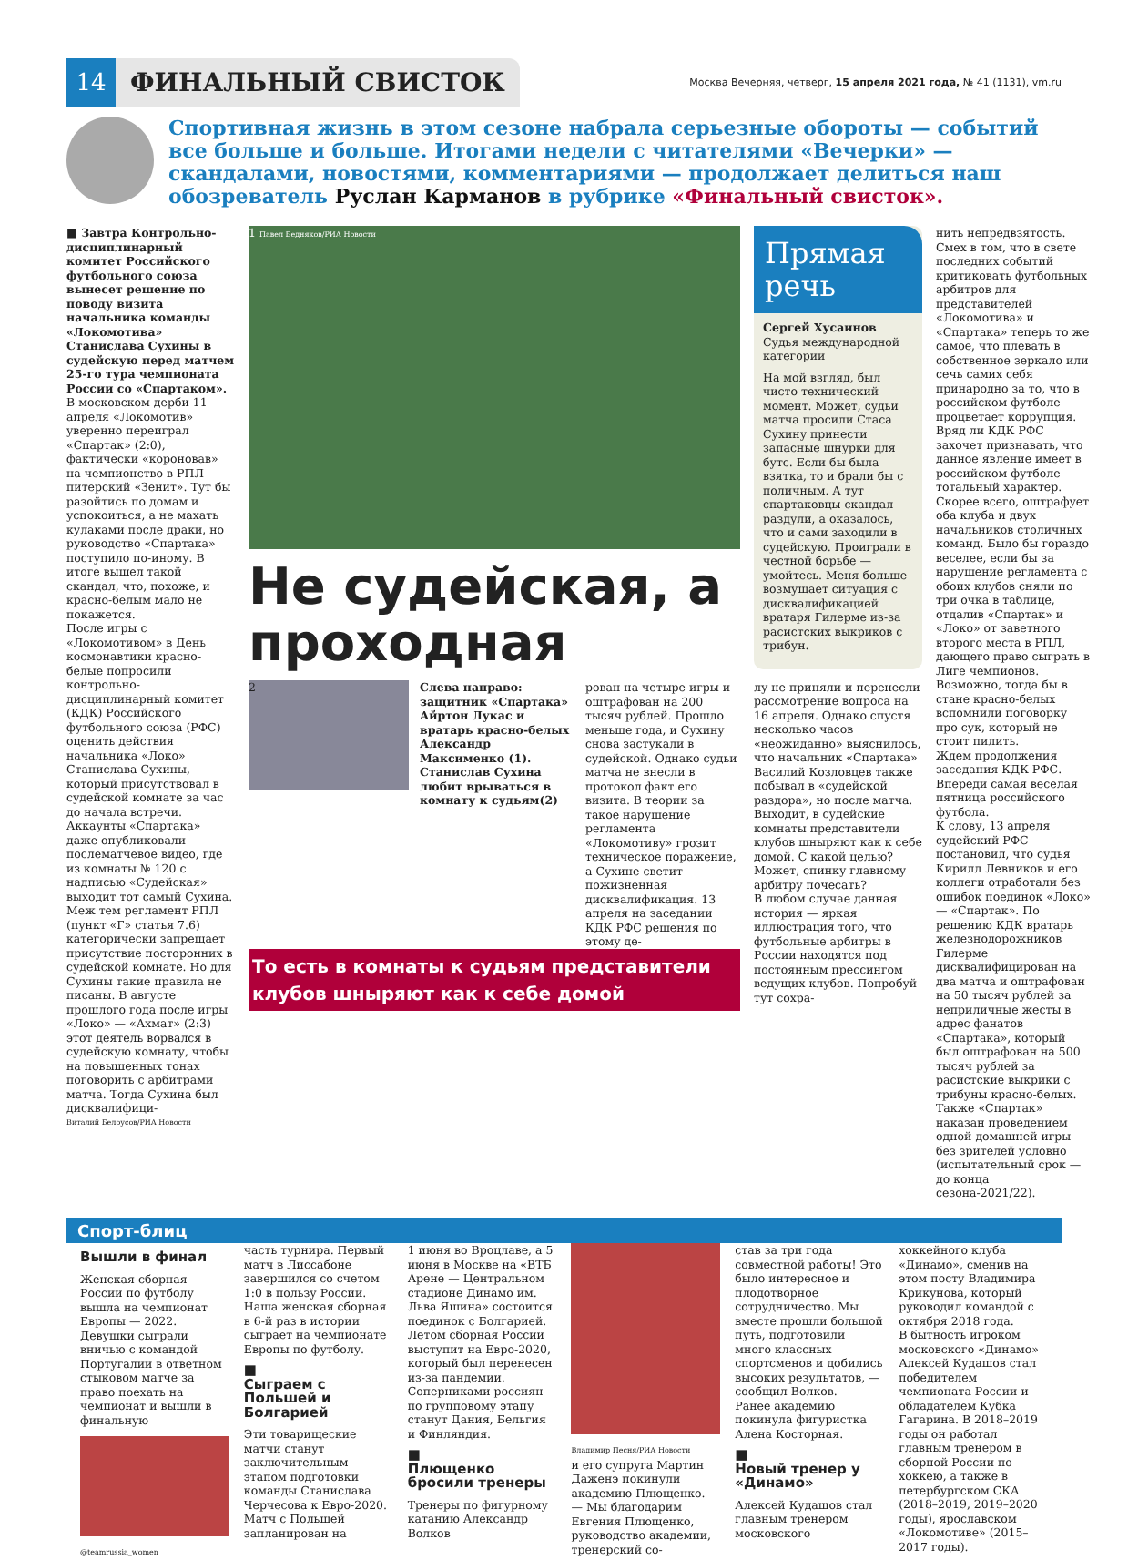14 ФИНАЛЬНЫЙ СВИСТОК
Москва Вечерняя, четверг, 15 апреля 2021 года, № 41 (1131), vm.ru
Спортивная жизнь в этом сезоне набрала серьезные обороты — событий все больше и больше. Итогами недели с читателями «Вечерки» — скандалами, новостями, комментариями — продолжает делиться наш обозреватель Руслан Карманов в рубрике «Финальный свисток».
■ Завтра Контрольно-дисциплинарный комитет Российского футбольного союза вынесет решение по поводу визита начальника команды «Локомотива» Станислава Сухины в судейскую перед матчем 25-го тура чемпионата России со «Спартаком». В московском дерби 11 апреля «Локомотив» уверенно переиграл «Спартак» (2:0), фактически «короновав» на чемпионство в РПЛ питерский «Зенит». Тут бы разойтись по домам и успокоиться, а не махать кулаками после драки, но руководство «Спартака» поступило по-иному. В итоге вышел такой скандал, что, похоже, и красно-белым мало не покажется.
После игры с «Локомотивом» в День космонавтики красно-белые попросили контрольно-дисциплинарный комитет (КДК) Российского футбольного союза (РФС) оценить действия начальника «Локо» Станислава Сухины, который присутствовал в судейской комнате за час до начала встречи. Аккаунты «Спартака» даже опубликовали послематчевое видео, где из комнаты № 120 с надписью «Судейская» выходит тот самый Сухина. Меж тем регламент РПЛ (пункт «Г» статья 7.6) категорически запрещает присутствие посторонних в судейской комнате. Но для Сухины такие правила не писаны. В августе прошлого года после игры «Локо» — «Ахмат» (2:3) этот деятель ворвался в судейскую комнату, чтобы на повышенных тонах поговорить с арбитрами матча. Тогда Сухина был дисквалифици-
Виталий Белоусов/РИА Новости
1 Павел Бедняков/РИА Новости
Не судейская, а проходная
2
Слева направо: защитник «Спартака» Айртон Лукас и вратарь красно-белых Александр Максименко (1). Станислав Сухина любит врываться в комнату к судьям(2)
рован на четыре игры и оштрафован на 200 тысяч рублей. Прошло меньше года, и Сухину снова застукали в судейской. Однако судьи матча не внесли в протокол факт его визита. В теории за такое нарушение регламента «Локомотиву» грозит техническое поражение, а Сухине светит пожизненная дисквалификация. 13 апреля на заседании КДК РФС решения по этому де-
То есть в комнаты к судьям представители клубов шныряют как к себе домой
Прямая речь
Сергей Хусаинов
Судья международной категории
На мой взгляд, был чисто технический момент. Может, судьи матча просили Стаса Сухину принести запасные шнурки для бутс. Если бы была взятка, то и брали бы с поличным. А тут спартаковцы скандал раздули, а оказалось, что и сами заходили в судейскую. Проиграли в честной борьбе — умойтесь. Меня больше возмущает ситуация с дисквалификацией вратаря Гилерме из-за расистских выкриков с трибун.
лу не приняли и перенесли рассмотрение вопроса на 16 апреля. Однако спустя несколько часов «неожиданно» выяснилось, что начальник «Спартака» Василий Козловцев также побывал в «судейской раздора», но после матча. Выходит, в судейские комнаты представители клубов шныряют как к себе домой. С какой целью? Может, спинку главному арбитру почесать?
В любом случае данная история — яркая иллюстрация того, что футбольные арбитры в России находятся под постоянным прессингом ведущих клубов. Попробуй тут сохра-
нить непредвзятость. Смех в том, что в свете последних событий критиковать футбольных арбитров для представителей «Локомотива» и «Спартака» теперь то же самое, что плевать в собственное зеркало или сечь самих себя принародно за то, что в российском футболе процветает коррупция.
Вряд ли КДК РФС захочет признавать, что данное явление имеет в российском футболе тотальный характер. Скорее всего, оштрафует оба клуба и двух начальников столичных команд. Было бы гораздо веселее, если бы за нарушение регламента с обоих клубов сняли по три очка в таблице, отдалив «Спартак» и «Локо» от заветного второго места в РПЛ, дающего право сыграть в Лиге чемпионов. Возможно, тогда бы в стане красно-белых вспомнили поговорку про сук, который не стоит пилить.
Ждем продолжения заседания КДК РФС. Впереди самая веселая пятница российского футбола.
К слову, 13 апреля судейский РФС постановил, что судья Кирилл Левников и его коллеги отработали без ошибок поединок «Локо» — «Спартак». По решению КДК вратарь железнодорожников Гилерме дисквалифицирован на два матча и оштрафован на 50 тысяч рублей за неприличные жесты в адрес фанатов «Спартака», который был оштрафован на 500 тысяч рублей за расистские выкрики с трибуны красно-белых. Также «Спартак» наказан проведением одной домашней игры без зрителей условно (испытательный срок — до конца сезона-2021/22).
Спорт-блиц
Вышли в финал
Женская сборная России по футболу вышла на чемпионат Европы — 2022. Девушки сыграли вничью с командой Португалии в ответном стыковом матче за право поехать на чемпионат и вышли в финальную
@teamrussia_women
часть турнира. Первый матч в Лиссабоне завершился со счетом 1:0 в пользу России. Наша женская сборная в 6-й раз в истории сыграет на чемпионате Европы по футболу.
■
Сыграем с Польшей и Болгарией
Эти товарищеские матчи станут заключительным этапом подготовки команды Станислава Черчесова к Евро-2020. Матч с Польшей запланирован на
1 июня во Вроцлаве, а 5 июня в Москве на «ВТБ Арене — Центральном стадионе Динамо им. Льва Яшина» состоится поединок с Болгарией. Летом сборная России выступит на Евро-2020, который был перенесен из-за пандемии. Соперниками россиян по групповому этапу станут Дания, Бельгия и Финляндия.
■
Плющенко бросили тренеры
Тренеры по фигурному катанию Александр Волков
Владимир Песня/РИА Новости
и его супруга Мартин Даженэ покинули академию Плющенко.
— Мы благодарим Евгения Плющенко, руководство академии, тренерский со-
став за три года совместной работы! Это было интересное и плодотворное сотрудничество. Мы вместе прошли большой путь, подготовили много классных спортсменов и добились высоких результатов, — сообщил Волков.
Ранее академию покинула фигуристка Алена Косторная.
■
Новый тренер у «Динамо»
Алексей Кудашов стал главным тренером московского
хоккейного клуба «Динамо», сменив на этом посту Владимира Крикунова, который руководил командой с октября 2018 года.
В бытность игроком московского «Динамо» Алексей Кудашов стал победителем чемпионата России и обладателем Кубка Гагарина. В 2018–2019 годы он работал главным тренером в сборной России по хоккею, а также в петербургском СКА (2018–2019, 2019–2020 годы), ярославском «Локомотиве» (2015–2017 годы).